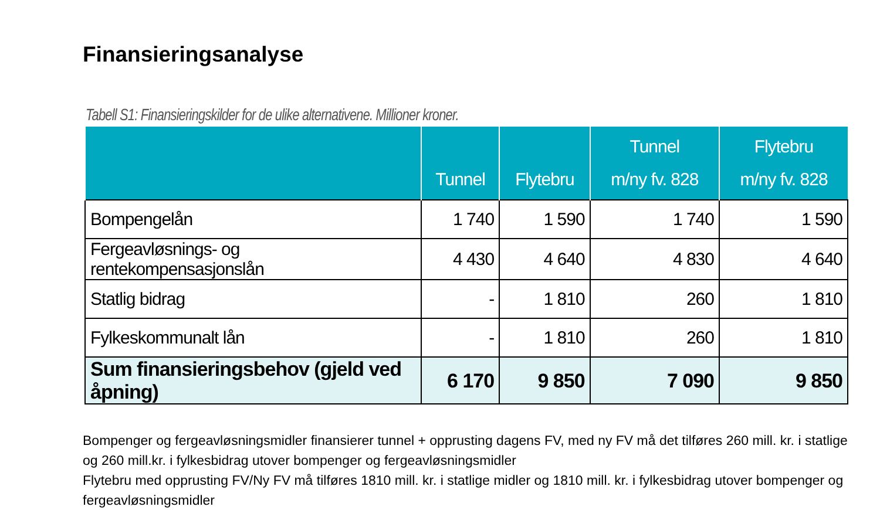Finansieringsanalyse
Tabell S1: Finansieringskilder for de ulike alternativene. Millioner kroner.
| | Tunnel | Flytebru | Tunnel m/ny fv. 828 | Flytebru m/ny fv. 828 |
| --- | --- | --- | --- | --- |
| Bompengelån | 1 740 | 1 590 | 1 740 | 1 590 |
| Fergeavløsnings- og rentekompensasjonslån | 4 430 | 4 640 | 4 830 | 4 640 |
| Statlig bidrag | - | 1 810 | 260 | 1 810 |
| Fylkeskommunalt lån | - | 1 810 | 260 | 1 810 |
| Sum finansieringsbehov (gjeld ved åpning) | 6 170 | 9 850 | 7 090 | 9 850 |
Bompenger og fergeavløsningsmidler finansierer tunnel + opprusting dagens FV, med ny FV må det tilføres 260 mill. kr. i statlige og 260 mill.kr. i fylkesbidrag utover bompenger og fergeavløsningsmidler
Flytebru med opprusting FV/Ny FV må tilføres 1810 mill. kr. i statlige midler og 1810 mill. kr. i fylkesbidrag utover bompenger og fergeavløsningsmidler